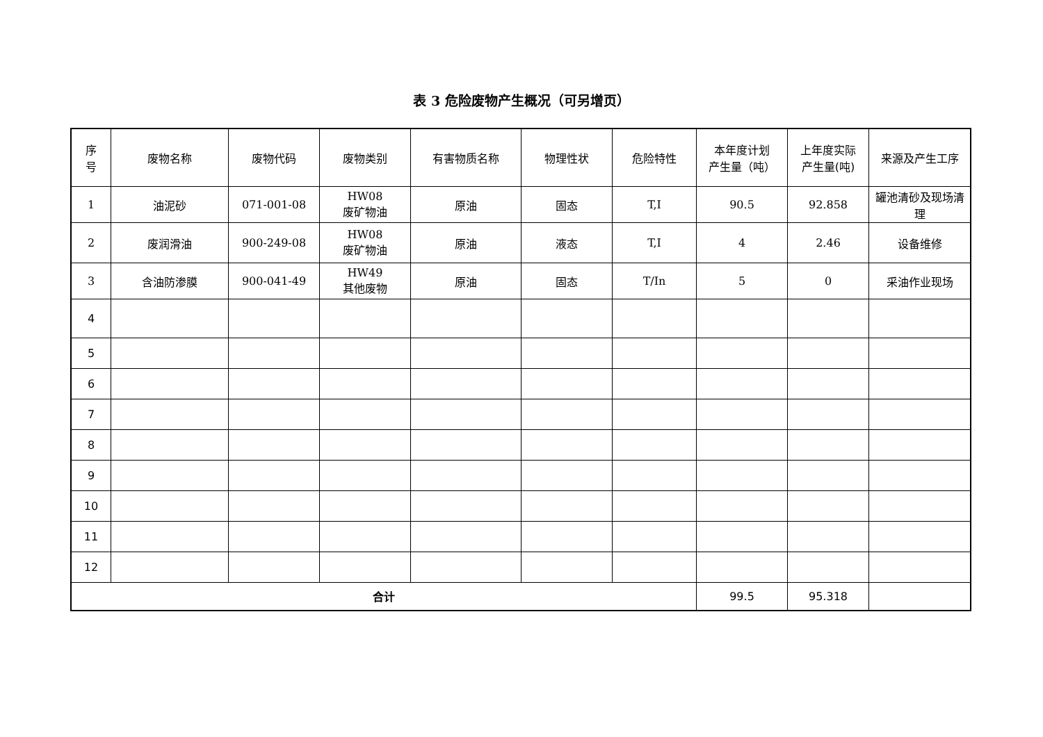表 3 危险废物产生概况（可另增页）
| 序 号 | 废物名称 | 废物代码 | 废物类别 | 有害物质名称 | 物理性状 | 危险特性 | 本年度计划 产生量（吨） | 上年度实际 产生量(吨) | 来源及产生工序 |
| --- | --- | --- | --- | --- | --- | --- | --- | --- | --- |
| 1 | 油泥砂 | 071-001-08 | HW08 废矿物油 | 原油 | 固态 | T,I | 90.5 | 92.858 | 罐池清砂及现场清理 |
| 2 | 废润滑油 | 900-249-08 | HW08 废矿物油 | 原油 | 液态 | T,I | 4 | 2.46 | 设备维修 |
| 3 | 含油防渗膜 | 900-041-49 | HW49 其他废物 | 原油 | 固态 | T/In | 5 | 0 | 采油作业现场 |
| 4 | | | | | | | | | |
| 5 | | | | | | | | | |
| 6 | | | | | | | | | |
| 7 | | | | | | | | | |
| 8 | | | | | | | | | |
| 9 | | | | | | | | | |
| 10 | | | | | | | | | |
| 11 | | | | | | | | | |
| 12 | | | | | | | | | |
| 合计 | | | | | | | 99.5 | 95.318 | |